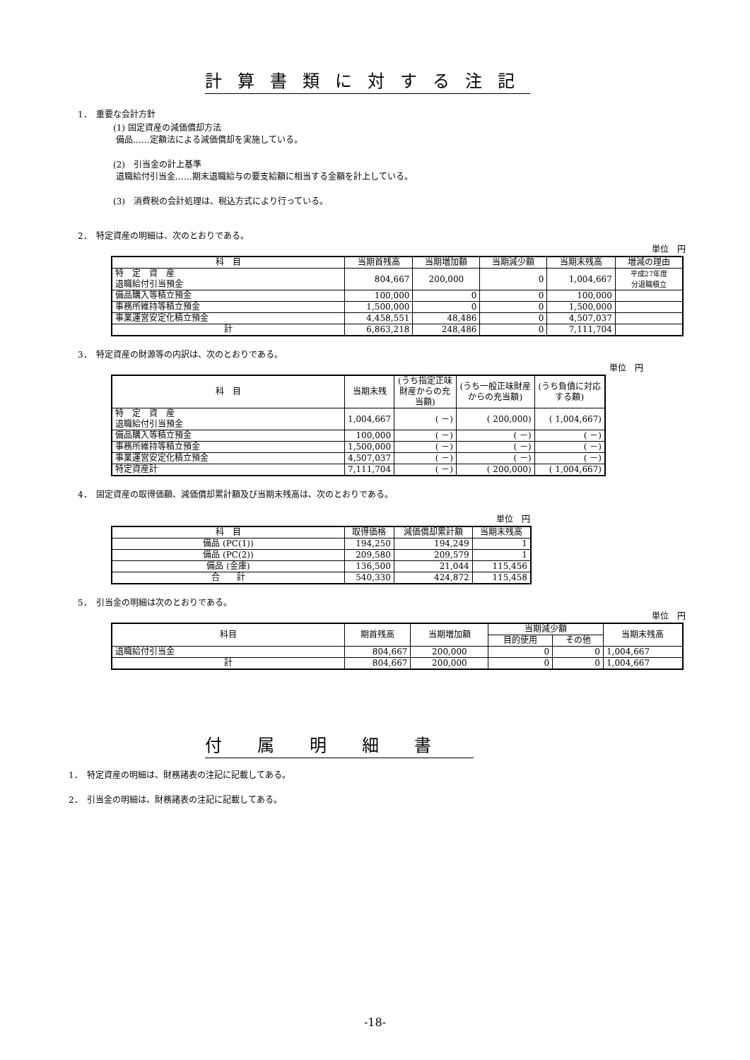計算書類に対する注記
1．　重要な会計方針
(1) 固定資産の減価償却方法
備品……定額法による減価償却を実施している。
(2)　引当金の計上基準
退職給付引当金……期末退職給与の要支給額に相当する金額を計上している。
(3)　消費税の会計処理は、税込方式により行っている。
2．　特定資産の明細は、次のとおりである。
単位　円
| 科 目 | 当期首残高 | 当期増加額 | 当期減少額 | 当期末残高 | 増減の理由 |
| --- | --- | --- | --- | --- | --- |
| 特 定 資 産 退職給付引当預金 | 804,667 | 200,000 | 0 | 1,004,667 | 平成27年度 分退職積立 |
| 備品購入等積立預金 | 100,000 | 0 | 0 | 100,000 | |
| 事務所維持等積立預金 | 1,500,000 | 0 | 0 | 1,500,000 | |
| 事業運営安定化積立預金 | 4,458,551 | 48,486 | 0 | 4,507,037 | |
| 計 | 6,863,218 | 248,486 | 0 | 7,111,704 | |
3．　特定資産の財源等の内訳は、次のとおりである。
単位　円
| 科 目 | 当期末残 | (うち指定正味財産からの充当額) | (うち一般正味財産からの充当額) | (うち負債に対応する額) |
| --- | --- | --- | --- | --- |
| 特 定 資 産 退職給付引当預金 | 1,004,667 | ( －) | ( 200,000) | ( 1,004,667) |
| 備品購入等積立預金 | 100,000 | ( －) | ( －) | ( －) |
| 事務所維持等積立預金 | 1,500,000 | ( －) | ( －) | ( －) |
| 事業運営安定化積立預金 | 4,507,037 | ( －) | ( －) | ( －) |
| 特定資産計 | 7,111,704 | ( －) | ( 200,000) | ( 1,004,667) |
4．　固定資産の取得価額、減価償却累計額及び当期末残高は、次のとおりである。
単位　円
| 科 目 | 取得価格 | 減価償却累計額 | 当期末残高 |
| --- | --- | --- | --- |
| 備品 (PC(1)) | 194,250 | 194,249 | 1 |
| 備品 (PC(2)) | 209,580 | 209,579 | 1 |
| 備品 (金庫) | 136,500 | 21,044 | 115,456 |
| 合 計 | 540,330 | 424,872 | 115,458 |
5．　引当金の明細は次のとおりである。
単位　円
| 科目 | 期首残高 | 当期増加額 | 当期減少額 | | 当期末残高 |
| --- | --- | --- | --- | --- | --- |
| | | | 目的使用 | その他 | |
| 退職給付引当金 | 804,667 | 200,000 | 0 | 0 | 1,004,667 |
| 計 | 804,667 | 200,000 | 0 | 0 | 1,004,667 |
付属明細書
1．　特定資産の明細は、財務諸表の注記に記載してある。
2．　引当金の明細は、財務諸表の注記に記載してある。
-18-